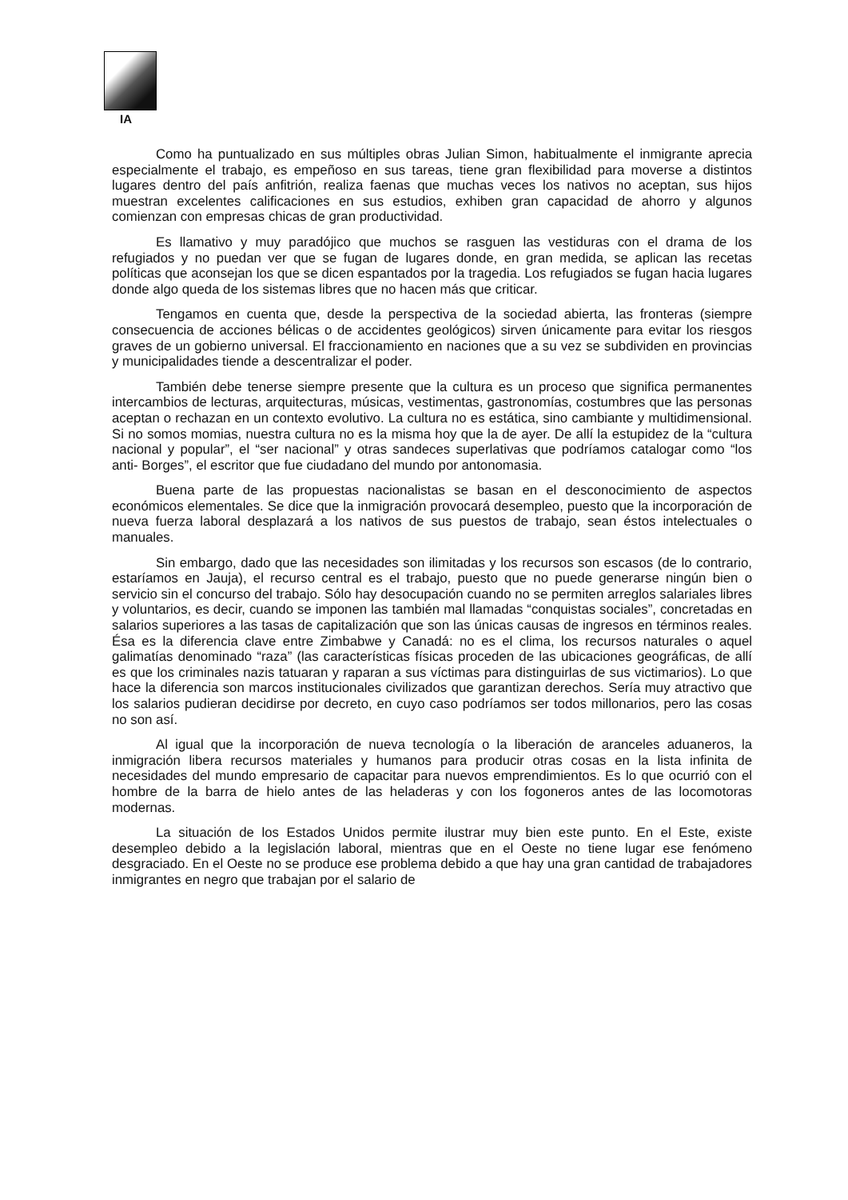IA
Como ha puntualizado en sus múltiples obras Julian Simon, habitualmente el inmigrante aprecia especialmente el trabajo, es empeñoso en sus tareas, tiene gran flexibilidad para moverse a distintos lugares dentro del país anfitrión, realiza faenas que muchas veces los nativos no aceptan, sus hijos muestran excelentes calificaciones en sus estudios, exhiben gran capacidad de ahorro y algunos comienzan con empresas chicas de gran productividad.
Es llamativo y muy paradójico que muchos se rasguen las vestiduras con el drama de los refugiados y no puedan ver que se fugan de lugares donde, en gran medida, se aplican las recetas políticas que aconsejan los que se dicen espantados por la tragedia. Los refugiados se fugan hacia lugares donde algo queda de los sistemas libres que no hacen más que criticar.
Tengamos en cuenta que, desde la perspectiva de la sociedad abierta, las fronteras (siempre consecuencia de acciones bélicas o de accidentes geológicos) sirven únicamente para evitar los riesgos graves de un gobierno universal. El fraccionamiento en naciones que a su vez se subdividen en provincias y municipalidades tiende a descentralizar el poder.
También debe tenerse siempre presente que la cultura es un proceso que significa permanentes intercambios de lecturas, arquitecturas, músicas, vestimentas, gastronomías, costumbres que las personas aceptan o rechazan en un contexto evolutivo. La cultura no es estática, sino cambiante y multidimensional. Si no somos momias, nuestra cultura no es la misma hoy que la de ayer. De allí la estupidez de la “cultura nacional y popular”, el “ser nacional” y otras sandeces superlativas que podríamos catalogar como “los anti- Borges”, el escritor que fue ciudadano del mundo por antonomasia.
Buena parte de las propuestas nacionalistas se basan en el desconocimiento de aspectos económicos elementales. Se dice que la inmigración provocará desempleo, puesto que la incorporación de nueva fuerza laboral desplazará a los nativos de sus puestos de trabajo, sean éstos intelectuales o manuales.
Sin embargo, dado que las necesidades son ilimitadas y los recursos son escasos (de lo contrario, estaríamos en Jauja), el recurso central es el trabajo, puesto que no puede generarse ningún bien o servicio sin el concurso del trabajo. Sólo hay desocupación cuando no se permiten arreglos salariales libres y voluntarios, es decir, cuando se imponen las también mal llamadas “conquistas sociales”, concretadas en salarios superiores a las tasas de capitalización que son las únicas causas de ingresos en términos reales. Ésa es la diferencia clave entre Zimbabwe y Canadá: no es el clima, los recursos naturales o aquel galimatías denominado “raza” (las características físicas proceden de las ubicaciones geográficas, de allí es que los criminales nazis tatuaran y raparan a sus víctimas para distinguirlas de sus victimarios). Lo que hace la diferencia son marcos institucionales civilizados que garantizan derechos. Sería muy atractivo que los salarios pudieran decidirse por decreto, en cuyo caso podríamos ser todos millonarios, pero las cosas no son así.
Al igual que la incorporación de nueva tecnología o la liberación de aranceles aduaneros, la inmigración libera recursos materiales y humanos para producir otras cosas en la lista infinita de necesidades del mundo empresario de capacitar para nuevos emprendimientos. Es lo que ocurrió con el hombre de la barra de hielo antes de las heladeras y con los fogoneros antes de las locomotoras modernas.
La situación de los Estados Unidos permite ilustrar muy bien este punto. En el Este, existe desempleo debido a la legislación laboral, mientras que en el Oeste no tiene lugar ese fenómeno desgraciado. En el Oeste no se produce ese problema debido a que hay una gran cantidad de trabajadores inmigrantes en negro que trabajan por el salario de